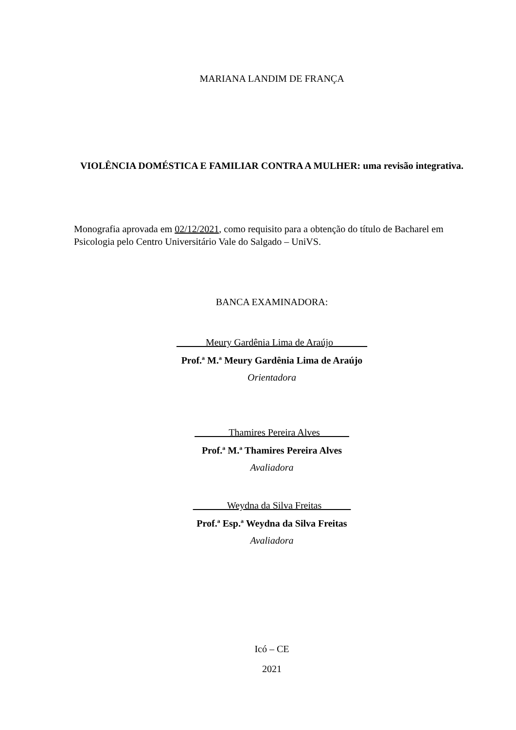MARIANA LANDIM DE FRANÇA
VIOLÊNCIA DOMÉSTICA E FAMILIAR CONTRA A MULHER: uma revisão integrativa.
Monografia aprovada em 02/12/2021, como requisito para a obtenção do título de Bacharel em Psicologia pelo Centro Universitário Vale do Salgado – UniVS.
BANCA EXAMINADORA:
______Meury Gardênia Lima de Araújo_______
Prof.ª M.ª Meury Gardênia Lima de Araújo
Orientadora
_______Thamires Pereira Alves______
Prof.ª M.ª Thamires Pereira Alves
Avaliadora
_______Weydna da Silva Freitas______
Prof.ª Esp.ª Weydna da Silva Freitas
Avaliadora
Icó – CE
2021